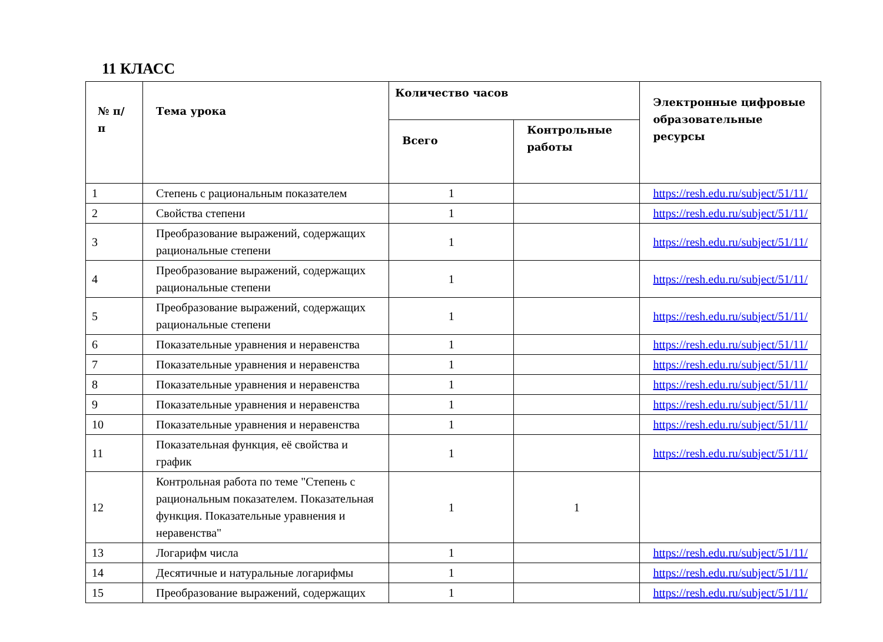11 КЛАСС
| № п/п | Тема урока | Количество часов | | Электронные цифровые образовательные ресурсы |
| --- | --- | --- | --- | --- |
| | | Всего | Контрольные работы | |
| 1 | Степень с рациональным показателем | 1 | | https://resh.edu.ru/subject/51/11/ |
| 2 | Свойства степени | 1 | | https://resh.edu.ru/subject/51/11/ |
| 3 | Преобразование выражений, содержащих рациональные степени | 1 | | https://resh.edu.ru/subject/51/11/ |
| 4 | Преобразование выражений, содержащих рациональные степени | 1 | | https://resh.edu.ru/subject/51/11/ |
| 5 | Преобразование выражений, содержащих рациональные степени | 1 | | https://resh.edu.ru/subject/51/11/ |
| 6 | Показательные уравнения и неравенства | 1 | | https://resh.edu.ru/subject/51/11/ |
| 7 | Показательные уравнения и неравенства | 1 | | https://resh.edu.ru/subject/51/11/ |
| 8 | Показательные уравнения и неравенства | 1 | | https://resh.edu.ru/subject/51/11/ |
| 9 | Показательные уравнения и неравенства | 1 | | https://resh.edu.ru/subject/51/11/ |
| 10 | Показательные уравнения и неравенства | 1 | | https://resh.edu.ru/subject/51/11/ |
| 11 | Показательная функция, её свойства и график | 1 | | https://resh.edu.ru/subject/51/11/ |
| 12 | Контрольная работа по теме "Степень с рациональным показателем. Показательная функция. Показательные уравнения и неравенства" | 1 | 1 | |
| 13 | Логарифм числа | 1 | | https://resh.edu.ru/subject/51/11/ |
| 14 | Десятичные и натуральные логарифмы | 1 | | https://resh.edu.ru/subject/51/11/ |
| 15 | Преобразование выражений, содержащих | 1 | | https://resh.edu.ru/subject/51/11/ |